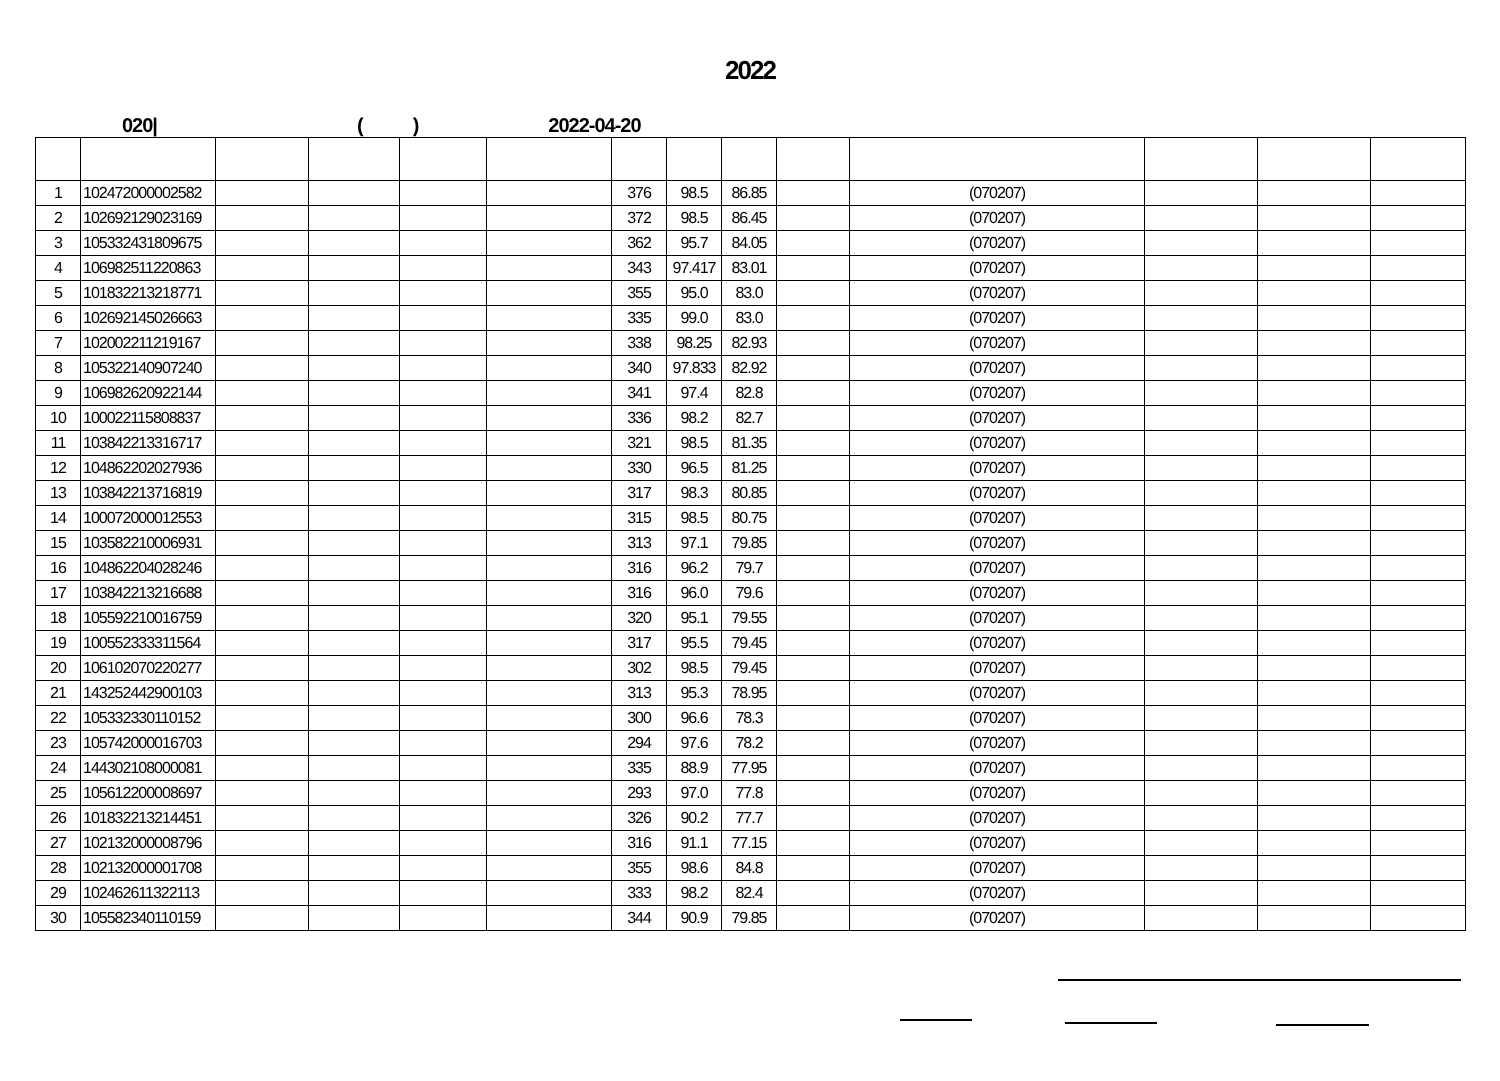2022
020| () 2022-04-20
| 1 | 102472000002582 | | | | | 376 | 98.5 | 86.85 | | (070207) | | | |
| 2 | 102692129023169 | | | | | 372 | 98.5 | 86.45 | | (070207) | | | |
| 3 | 105332431809675 | | | | | 362 | 95.7 | 84.05 | | (070207) | | | |
| 4 | 106982511220863 | | | | | 343 | 97.417 | 83.01 | | (070207) | | | |
| 5 | 101832213218771 | | | | | 355 | 95.0 | 83.0 | | (070207) | | | |
| 6 | 102692145026663 | | | | | 335 | 99.0 | 83.0 | | (070207) | | | |
| 7 | 102002211219167 | | | | | 338 | 98.25 | 82.93 | | (070207) | | | |
| 8 | 105322140907240 | | | | | 340 | 97.833 | 82.92 | | (070207) | | | |
| 9 | 106982620922144 | | | | | 341 | 97.4 | 82.8 | | (070207) | | | |
| 10 | 100022115808837 | | | | | 336 | 98.2 | 82.7 | | (070207) | | | |
| 11 | 103842213316717 | | | | | 321 | 98.5 | 81.35 | | (070207) | | | |
| 12 | 104862202027936 | | | | | 330 | 96.5 | 81.25 | | (070207) | | | |
| 13 | 103842213716819 | | | | | 317 | 98.3 | 80.85 | | (070207) | | | |
| 14 | 100072000012553 | | | | | 315 | 98.5 | 80.75 | | (070207) | | | |
| 15 | 103582210006931 | | | | | 313 | 97.1 | 79.85 | | (070207) | | | |
| 16 | 104862204028246 | | | | | 316 | 96.2 | 79.7 | | (070207) | | | |
| 17 | 103842213216688 | | | | | 316 | 96.0 | 79.6 | | (070207) | | | |
| 18 | 105592210016759 | | | | | 320 | 95.1 | 79.55 | | (070207) | | | |
| 19 | 100552333311564 | | | | | 317 | 95.5 | 79.45 | | (070207) | | | |
| 20 | 106102070220277 | | | | | 302 | 98.5 | 79.45 | | (070207) | | | |
| 21 | 143252442900103 | | | | | 313 | 95.3 | 78.95 | | (070207) | | | |
| 22 | 105332330110152 | | | | | 300 | 96.6 | 78.3 | | (070207) | | | |
| 23 | 105742000016703 | | | | | 294 | 97.6 | 78.2 | | (070207) | | | |
| 24 | 144302108000081 | | | | | 335 | 88.9 | 77.95 | | (070207) | | | |
| 25 | 105612200008697 | | | | | 293 | 97.0 | 77.8 | | (070207) | | | |
| 26 | 101832213214451 | | | | | 326 | 90.2 | 77.7 | | (070207) | | | |
| 27 | 102132000008796 | | | | | 316 | 91.1 | 77.15 | | (070207) | | | |
| 28 | 102132000001708 | | | | | 355 | 98.6 | 84.8 | | (070207) | | | |
| 29 | 102462611322113 | | | | | 333 | 98.2 | 82.4 | | (070207) | | | |
| 30 | 105582340110159 | | | | | 344 | 90.9 | 79.85 | | (070207) | | | |